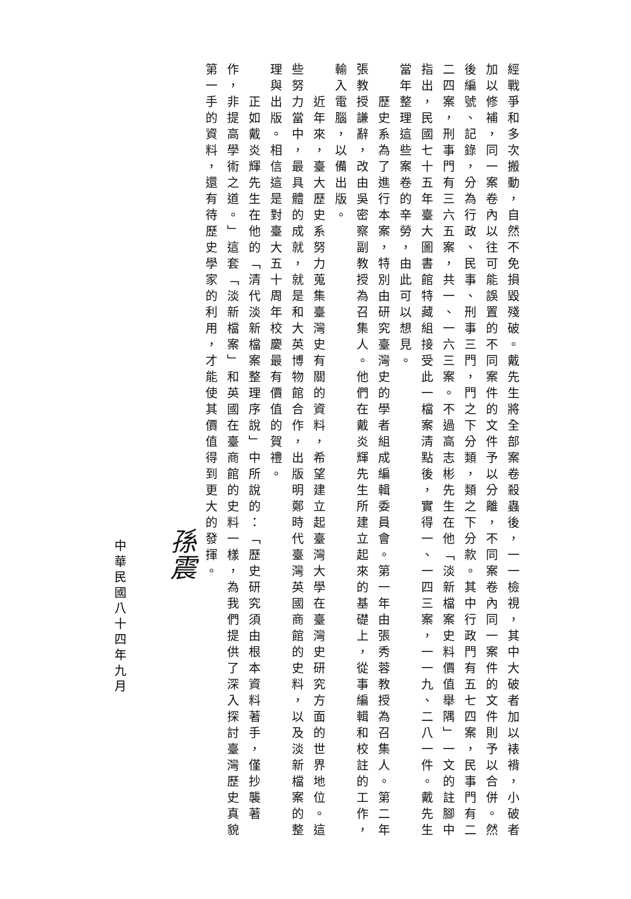經戰爭和多次搬動，自然不免損毀殘破。戴先生將全部案卷殺蟲後，一一檢視，其中大破者加以裱褙，小破者加以修補，同一案卷內以往可能誤置的不同案件的文件予以分離，不同案卷內同一案件的文件則予以合併。然後編號、記錄，分為行政、民事、刑事三門，門之下分類，類之下分款。其中行政門有五七四案，民事門有二二四案，刑事門有三六五案，共一、一六三案。不過高志彬先生在他「淡新檔案史料價值舉隅」一文的註腳中指出，民國七十五年臺大圖書館特藏組接受此一檔案清點後，實得一、一四三案，一一九、二八一件。戴先生當年整理這些案卷的辛勞，由此可以想見。
　　歷史系為了進行本案，特別由研究臺灣史的學者組成編輯委員會。第一年由張秀蓉教授為召集人。第二年張教授謙辭，改由吳密察副教授為召集人。他們在戴炎輝先生所建立起來的基礎上，從事編輯和校註的工作，輸入電腦，以備出版。
　　近年來，臺大歷史系努力蒐集臺灣史有關的資料，希望建立起臺灣大學在臺灣史研究方面的世界地位。這些努力當中，最具體的成就，就是和大英博物館合作，出版明鄭時代臺灣英國商館的史料，以及淡新檔案的整理與出版。相信這是對臺大五十周年校慶最有價值的賀禮。
　　正如戴炎輝先生在他的「清代淡新檔案整理序說」中所說的：「歷史研究須由根本資料著手，僅抄襲著作，非提高學術之道。」這套「淡新檔案」和英國在臺商館的史料一樣，為我們提供了深入探討臺灣歷史真貌第一手的資料，還有待歷史學家的利用，才能使其價值得到更大的發揮。
孫震
中華民國八十四年九月